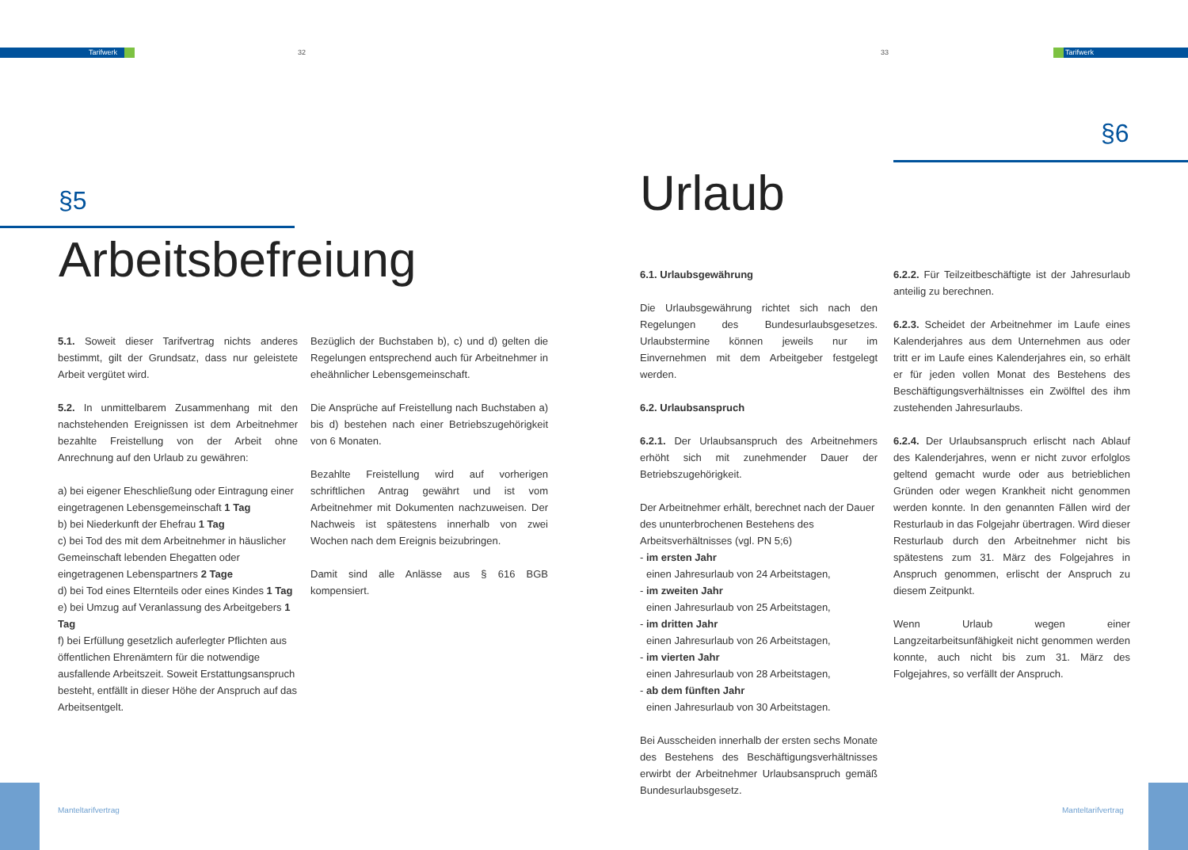Tarifwerk 32 33 Tarifwerk
§5
Arbeitsbefreiung
§6
Urlaub
5.1. Soweit dieser Tarifvertrag nichts anderes bestimmt, gilt der Grundsatz, dass nur geleistete Arbeit vergütet wird.
5.2. In unmittelbarem Zusammenhang mit den nachstehenden Ereignissen ist dem Arbeitnehmer bezahlte Freistellung von der Arbeit ohne Anrechnung auf den Urlaub zu gewähren:
a) bei eigener Eheschließung oder Eintragung einer eingetragenen Lebensgemeinschaft 1 Tag
b) bei Niederkunft der Ehefrau 1 Tag
c) bei Tod des mit dem Arbeitnehmer in häuslicher Gemeinschaft lebenden Ehegatten oder eingetragenen Lebenspartners 2 Tage
d) bei Tod eines Elternteils oder eines Kindes 1 Tag
e) bei Umzug auf Veranlassung des Arbeitgebers 1 Tag
f) bei Erfüllung gesetzlich auferlegter Pflichten aus öffentlichen Ehrenämtern für die notwendige ausfallende Arbeitszeit. Soweit Erstattungsanspruch besteht, entfällt in dieser Höhe der Anspruch auf das Arbeitsentgelt.
Bezüglich der Buchstaben b), c) und d) gelten die Regelungen entsprechend auch für Arbeitnehmer in eheähnlicher Lebensgemeinschaft.
Die Ansprüche auf Freistellung nach Buchstaben a) bis d) bestehen nach einer Betriebszugehörigkeit von 6 Monaten.
Bezahlte Freistellung wird auf vorherigen schriftlichen Antrag gewährt und ist vom Arbeitnehmer mit Dokumenten nachzuweisen. Der Nachweis ist spätestens innerhalb von zwei Wochen nach dem Ereignis beizubringen.
Damit sind alle Anlässe aus § 616 BGB kompensiert.
6.1. Urlaubsgewährung
Die Urlaubsgewährung richtet sich nach den Regelungen des Bundesurlaubsgesetzes. Urlaubstermine können jeweils nur im Einvernehmen mit dem Arbeitgeber festgelegt werden.
6.2. Urlaubsanspruch
6.2.1. Der Urlaubsanspruch des Arbeitnehmers erhöht sich mit zunehmender Dauer der Betriebszugehörigkeit.
Der Arbeitnehmer erhält, berechnet nach der Dauer des ununterbrochenen Bestehens des Arbeitsverhältnisses (vgl. PN 5;6)
- im ersten Jahr
einen Jahresurlaub von 24 Arbeitstagen,
- im zweiten Jahr
einen Jahresurlaub von 25 Arbeitstagen,
- im dritten Jahr
einen Jahresurlaub von 26 Arbeitstagen,
- im vierten Jahr
einen Jahresurlaub von 28 Arbeitstagen,
- ab dem fünften Jahr
einen Jahresurlaub von 30 Arbeitstagen.
Bei Ausscheiden innerhalb der ersten sechs Monate des Bestehens des Beschäftigungsverhältnisses erwirbt der Arbeitnehmer Urlaubsanspruch gemäß Bundesurlaubsgesetz.
6.2.2. Für Teilzeitbeschäftigte ist der Jahresurlaub anteilig zu berechnen.
6.2.3. Scheidet der Arbeitnehmer im Laufe eines Kalenderjahres aus dem Unternehmen aus oder tritt er im Laufe eines Kalenderjahres ein, so erhält er für jeden vollen Monat des Bestehens des Beschäftigungsverhältnisses ein Zwölftel des ihm zustehenden Jahresurlaubs.
6.2.4. Der Urlaubsanspruch erlischt nach Ablauf des Kalenderjahres, wenn er nicht zuvor erfolglos geltend gemacht wurde oder aus betrieblichen Gründen oder wegen Krankheit nicht genommen werden konnte. In den genannten Fällen wird der Resturlaub in das Folgejahr übertragen. Wird dieser Resturlaub durch den Arbeitnehmer nicht bis spätestens zum 31. März des Folgejahres in Anspruch genommen, erlischt der Anspruch zu diesem Zeitpunkt.
Wenn Urlaub wegen einer Langzeitarbeitsunfähigkeit nicht genommen werden konnte, auch nicht bis zum 31. März des Folgejahres, so verfällt der Anspruch.
Manteltarifvertrag Manteltarifvertrag